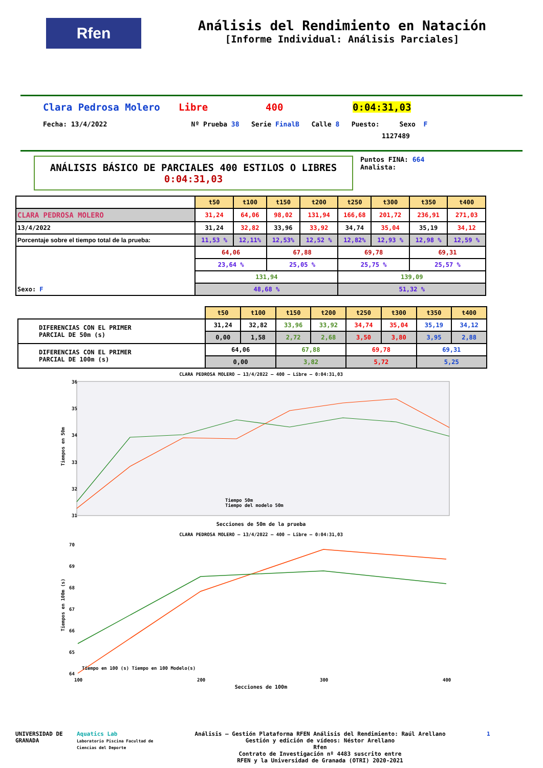Rfen
Análisis del Rendimiento en Natación
[Informe Individual: Análisis Parciales]
Clara Pedrosa Molero Libre 400 0:04:31,03
Fecha: 13/4/2022 Nº Prueba 38 Serie FinalB Calle 8 Puesto: Sexo F
1127489
ANÁLISIS BÁSICO DE PARCIALES 400 ESTILOS O LIBRES
0:04:31,03
Puntos FINA: 664
Analista:
| | t50 | t100 | t150 | t200 | t250 | t300 | t350 | t400 |
| CLARA PEDROSA MOLERO | 31,24 | 64,06 | 98,02 | 131,94 | 166,68 | 201,72 | 236,91 | 271,03 |
| 13/4/2022 | 31,24 | 32,82 | 33,96 | 33,92 | 34,74 | 35,04 | 35,19 | 34,12 |
| Porcentaje sobre el tiempo total de la prueba: | 11,53 % | 12,11% | 12,53% | 12,52 % | 12,82% | 12,93 % | 12,98 % | 12,59 % |
| Sexo: F | 64,06 | | 67,88 | | 69,78 | | 69,31 | |
| | 23,64 % | | 25,05 % | | 25,75 % | | 25,57 % | |
| | 131,94 | | | | 139,09 | | | |
| | 48,68 % | | | | 51,32 % | | | |
| | t50 | t100 | t150 | t200 | t250 | t300 | t350 | t400 |
| DIFERENCIAS CON EL PRIMER PARCIAL DE 50m (s) | 31,24 | 32,82 | 33,96 | 33,92 | 34,74 | 35,04 | 35,19 | 34,12 |
| | 0,00 | 1,58 | 2,72 | 2,68 | 3,50 | 3,80 | 3,95 | 2,88 |
| DIFERENCIAS CON EL PRIMER PARCIAL DE 100m (s) | 64,06 | | 67,88 | | 69,78 | | 69,31 | |
| | 0,00 | | 3,82 | | 5,72 | | 5,25 | |
CLARA PEDROSA MOLERO – 13/4/2022 – 400 – Libre – 0:04:31,03
31
32
33
34
35
36
Tiempos en 50m
Tiempo 50m
Tiempo del modelo 50m
Secciones de 50m de la prueba
CLARA PEDROSA MOLERO – 13/4/2022 – 400 – Libre – 0:04:31,03
70
69
68
67
66
65
64
Tiempos en 100m (s)
Tiempo en 100 (s) Tiempo en 100 Modelo(s)
100
200
300
400
Secciones de 100m
UNIVERSIDAD DE GRANADA
Aquatics Lab
Laboratorio Piscina Facultad de Ciencias del Deporte
Análisis – Gestión Plataforma RFEN Análisis del Rendimiento: Raúl Arellano
Gestión y edición de vídeos: Néstor Arellano
Rfen
Contrato de Investigación nº 4483 suscrito entre
RFEN y la Universidad de Granada (OTRI) 2020-2021
1